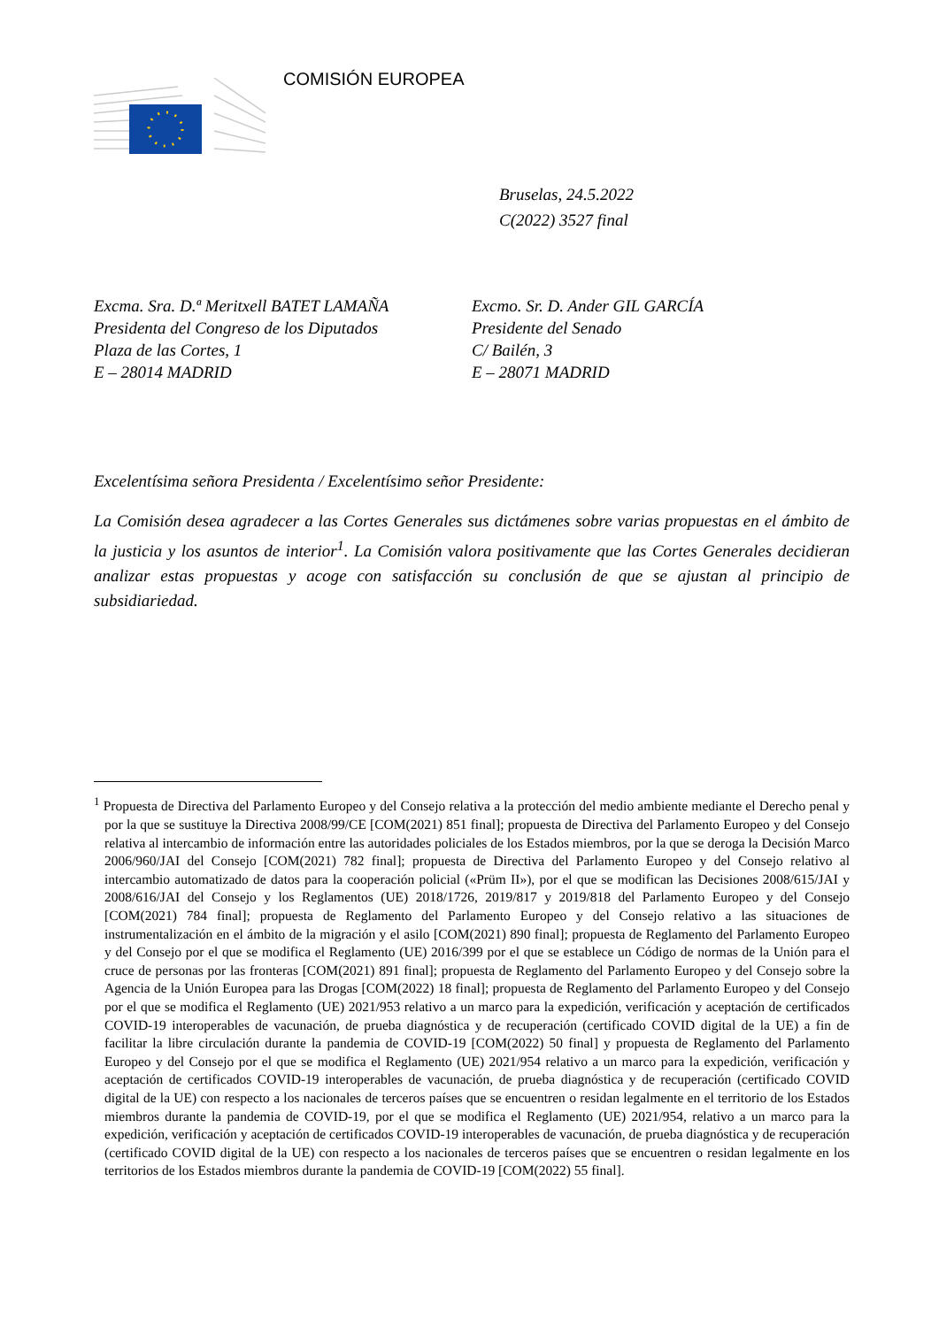COMISIÓN EUROPEA
Bruselas, 24.5.2022
C(2022) 3527 final
Excma. Sra. D.ª Meritxell BATET LAMAÑA
Presidenta del Congreso de los Diputados
Plaza de las Cortes, 1
E – 28014 MADRID
Excmo. Sr. D. Ander GIL GARCÍA
Presidente del Senado
C/ Bailén, 3
E – 28071 MADRID
Excelentísima señora Presidenta / Excelentísimo señor Presidente:
La Comisión desea agradecer a las Cortes Generales sus dictámenes sobre varias propuestas en el ámbito de la justicia y los asuntos de interior<sup>1</sup>. La Comisión valora positivamente que las Cortes Generales decidieran analizar estas propuestas y acoge con satisfacción su conclusión de que se ajustan al principio de subsidiariedad.
<sup>1</sup> Propuesta de Directiva del Parlamento Europeo y del Consejo relativa a la protección del medio ambiente mediante el Derecho penal y por la que se sustituye la Directiva 2008/99/CE [COM(2021) 851 final]; propuesta de Directiva del Parlamento Europeo y del Consejo relativa al intercambio de información entre las autoridades policiales de los Estados miembros, por la que se deroga la Decisión Marco 2006/960/JAI del Consejo [COM(2021) 782 final]; propuesta de Directiva del Parlamento Europeo y del Consejo relativo al intercambio automatizado de datos para la cooperación policial («Prüm II»), por el que se modifican las Decisiones 2008/615/JAI y 2008/616/JAI del Consejo y los Reglamentos (UE) 2018/1726, 2019/817 y 2019/818 del Parlamento Europeo y del Consejo [COM(2021) 784 final]; propuesta de Reglamento del Parlamento Europeo y del Consejo relativo a las situaciones de instrumentalización en el ámbito de la migración y el asilo [COM(2021) 890 final]; propuesta de Reglamento del Parlamento Europeo y del Consejo por el que se modifica el Reglamento (UE) 2016/399 por el que se establece un Código de normas de la Unión para el cruce de personas por las fronteras [COM(2021) 891 final]; propuesta de Reglamento del Parlamento Europeo y del Consejo sobre la Agencia de la Unión Europea para las Drogas [COM(2022) 18 final]; propuesta de Reglamento del Parlamento Europeo y del Consejo por el que se modifica el Reglamento (UE) 2021/953 relativo a un marco para la expedición, verificación y aceptación de certificados COVID-19 interoperables de vacunación, de prueba diagnóstica y de recuperación (certificado COVID digital de la UE) a fin de facilitar la libre circulación durante la pandemia de COVID-19 [COM(2022) 50 final] y propuesta de Reglamento del Parlamento Europeo y del Consejo por el que se modifica el Reglamento (UE) 2021/954 relativo a un marco para la expedición, verificación y aceptación de certificados COVID-19 interoperables de vacunación, de prueba diagnóstica y de recuperación (certificado COVID digital de la UE) con respecto a los nacionales de terceros países que se encuentren o residan legalmente en el territorio de los Estados miembros durante la pandemia de COVID-19, por el que se modifica el Reglamento (UE) 2021/954, relativo a un marco para la expedición, verificación y aceptación de certificados COVID-19 interoperables de vacunación, de prueba diagnóstica y de recuperación (certificado COVID digital de la UE) con respecto a los nacionales de terceros países que se encuentren o residan legalmente en los territorios de los Estados miembros durante la pandemia de COVID-19 [COM(2022) 55 final].